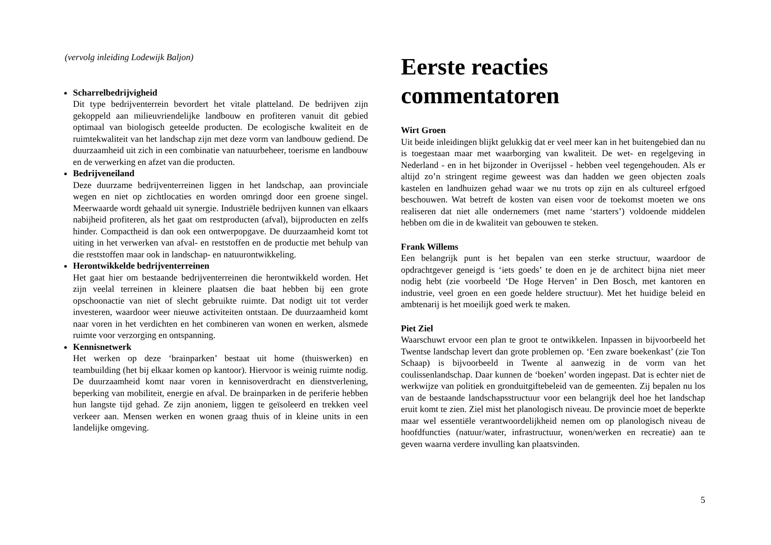(vervolg inleiding Lodewijk Baljon)
Scharrelbedrijvigheid
Dit type bedrijventerrein bevordert het vitale platteland. De bedrijven zijn gekoppeld aan milieuvriendelijke landbouw en profiteren vanuit dit gebied optimaal van biologisch geteelde producten. De ecologische kwaliteit en de ruimtekwaliteit van het landschap zijn met deze vorm van landbouw gediend. De duurzaamheid uit zich in een combinatie van natuurbeheer, toerisme en landbouw en de verwerking en afzet van die producten.
Bedrijveneiland
Deze duurzame bedrijventerreinen liggen in het landschap, aan provinciale wegen en niet op zichtlocaties en worden omringd door een groene singel. Meerwaarde wordt gehaald uit synergie. Industriële bedrijven kunnen van elkaars nabijheid profiteren, als het gaat om restproducten (afval), bijproducten en zelfs hinder. Compactheid is dan ook een ontwerpopgave. De duurzaamheid komt tot uiting in het verwerken van afval- en reststoffen en de productie met behulp van die reststoffen maar ook in landschap- en natuurontwikkeling.
Herontwikkelde bedrijventerreinen
Het gaat hier om bestaande bedrijventerreinen die herontwikkeld worden. Het zijn veelal terreinen in kleinere plaatsen die baat hebben bij een grote opschoonactie van niet of slecht gebruikte ruimte. Dat nodigt uit tot verder investeren, waardoor weer nieuwe activiteiten ontstaan. De duurzaamheid komt naar voren in het verdichten en het combineren van wonen en werken, alsmede ruimte voor verzorging en ontspanning.
Kennisnetwerk
Het werken op deze ‘brainparken’ bestaat uit home (thuiswerken) en teambuilding (het bij elkaar komen op kantoor). Hiervoor is weinig ruimte nodig. De duurzaamheid komt naar voren in kennisoverdracht en dienstverlening, beperking van mobiliteit, energie en afval. De brainparken in de periferie hebben hun langste tijd gehad. Ze zijn anoniem, liggen te geïsoleerd en trekken veel verkeer aan. Mensen werken en wonen graag thuis of in kleine units in een landelijke omgeving.
Eerste reacties commentatoren
Wirt Groen
Uit beide inleidingen blijkt gelukkig dat er veel meer kan in het buitengebied dan nu is toegestaan maar met waarborging van kwaliteit. De wet- en regelgeving in Nederland - en in het bijzonder in Overijssel - hebben veel tegengehouden. Als er altijd zo’n stringent regime geweest was dan hadden we geen objecten zoals kastelen en landhuizen gehad waar we nu trots op zijn en als cultureel erfgoed beschouwen. Wat betreft de kosten van eisen voor de toekomst moeten we ons realiseren dat niet alle ondernemers (met name ‘starters’) voldoende middelen hebben om die in de kwaliteit van gebouwen te steken.
Frank Willems
Een belangrijk punt is het bepalen van een sterke structuur, waardoor de opdrachtgever geneigd is ‘iets goeds’ te doen en je de architect bijna niet meer nodig hebt (zie voorbeeld ‘De Hoge Herven’ in Den Bosch, met kantoren en industrie, veel groen en een goede heldere structuur). Met het huidige beleid en ambtenarij is het moeilijk goed werk te maken.
Piet Ziel
Waarschuwt ervoor een plan te groot te ontwikkelen. Inpassen in bijvoorbeeld het Twentse landschap levert dan grote problemen op. ‘Een zware boekenkast’ (zie Ton Schaap) is bijvoorbeeld in Twente al aanwezig in de vorm van het coulissenlandschap. Daar kunnen de ‘boeken’ worden ingepast. Dat is echter niet de werkwijze van politiek en gronduitgiftebeleid van de gemeenten. Zij bepalen nu los van de bestaande landschapsstructuur voor een belangrijk deel hoe het landschap eruit komt te zien. Ziel mist het planologisch niveau. De provincie moet de beperkte maar wel essentiële verantwoordelijkheid nemen om op planologisch niveau de hoofdfuncties (natuur/water, infrastructuur, wonen/werken en recreatie) aan te geven waarna verdere invulling kan plaatsvinden.
5